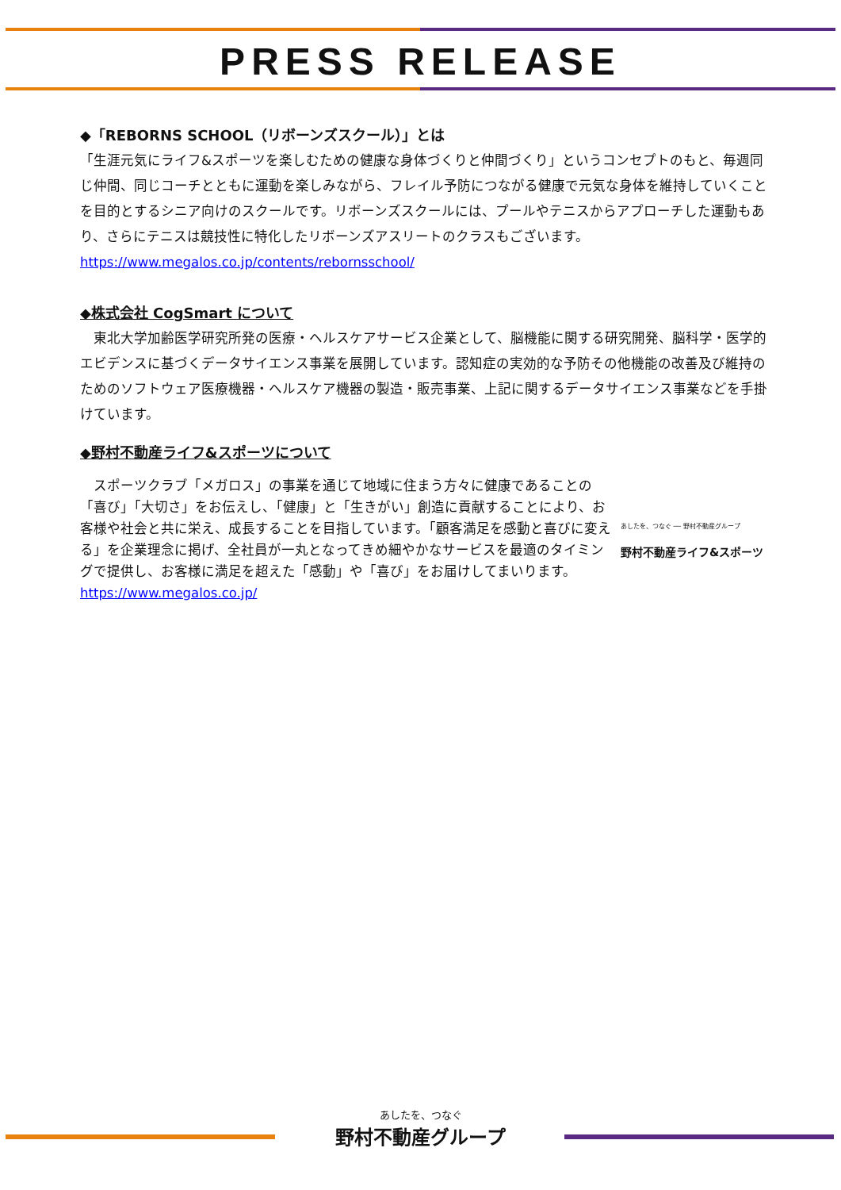PRESS RELEASE
◆「REBORNS SCHOOL（リボーンズスクール）」とは
「生涯元気にライフ&スポーツを楽しむための健康な身体づくりと仲間づくり」というコンセプトのもと、毎週同じ仲間、同じコーチとともに運動を楽しみながら、フレイル予防につながる健康で元気な身体を維持していくことを目的とするシニア向けのスクールです。リボーンズスクールには、プールやテニスからアプローチした運動もあり、さらにテニスは競技性に特化したリボーンズアスリートのクラスもございます。
https://www.megalos.co.jp/contents/rebornsschool/
◆株式会社 CogSmart について
　東北大学加齢医学研究所発の医療・ヘルスケアサービス企業として、脳機能に関する研究開発、脳科学・医学的エビデンスに基づくデータサイエンス事業を展開しています。認知症の実効的な予防その他機能の改善及び維持のためのソフトウェア医療機器・ヘルスケア機器の製造・販売事業、上記に関するデータサイエンス事業などを手掛けています。
◆野村不動産ライフ&スポーツについて
　スポーツクラブ「メガロス」の事業を通じて地域に住まう方々に健康であることの「喜び」「大切さ」をお伝えし、「健康」と「生きがい」創造に貢献することにより、お客様や社会と共に栄え、成長することを目指しています。「顧客満足を感動と喜びに変える」を企業理念に掲げ、全社員が一丸となってきめ細やかなサービスを最適のタイミングで提供し、お客様に満足を超えた「感動」や「喜び」をお届けしてまいります。
https://www.megalos.co.jp/
あしたを、つなぐ ── 野村不動産グループ
野村不動産ライフ&スポーツ
あしたを、つなぐ
野村不動産グループ